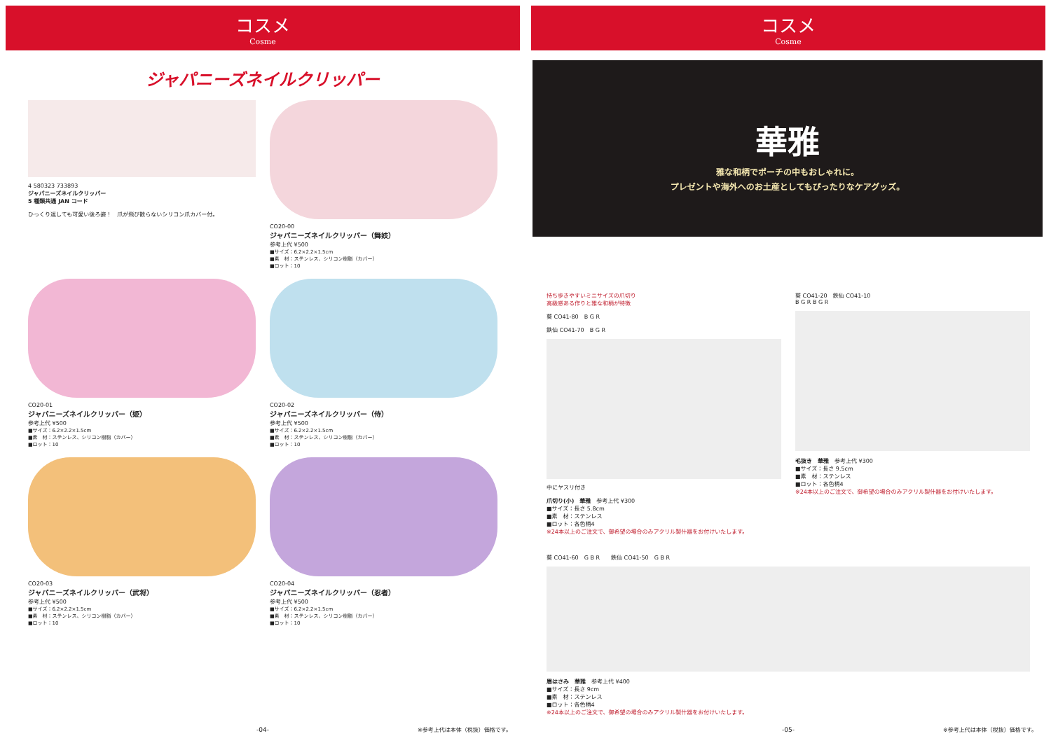コスメ
Cosme
ジャパニーズネイルクリッパー
4 580323 733893
ジャパニーズネイルクリッパー
5 種類共通 JAN コード
ひっくり返しても可愛い後ろ姿！　爪が飛び散らないシリコン爪カバー付。
CO20-00
ジャパニーズネイルクリッパー（舞妓）
参考上代 ¥500
■サイズ：6.2×2.2×1.5cm
■素　材：ステンレス、シリコン樹脂（カバー）
■ロット：10
CO20-01
ジャパニーズネイルクリッパー（姫）
参考上代 ¥500
■サイズ：6.2×2.2×1.5cm
■素　材：ステンレス、シリコン樹脂（カバー）
■ロット：10
CO20-02
ジャパニーズネイルクリッパー（侍）
参考上代 ¥500
■サイズ：6.2×2.2×1.5cm
■素　材：ステンレス、シリコン樹脂（カバー）
■ロット：10
CO20-03
ジャパニーズネイルクリッパー（武将）
参考上代 ¥500
■サイズ：6.2×2.2×1.5cm
■素　材：ステンレス、シリコン樹脂（カバー）
■ロット：10
CO20-04
ジャパニーズネイルクリッパー（忍者）
参考上代 ¥500
■サイズ：6.2×2.2×1.5cm
■素　材：ステンレス、シリコン樹脂（カバー）
■ロット：10
-04- ※参考上代は本体（税抜）価格です。
コスメ
Cosme
華雅
雅な和柄でポーチの中もおしゃれに。
プレゼントや海外へのお土産としてもぴったりなケアグッズ。
持ち歩きやすいミニサイズの爪切り
高級感ある作りと雅な和柄が特徴
葵 CO41-80　B G R
鉄仙 CO41-70　B G R
中にヤスリ付き
爪切り(小)　華雅　参考上代 ¥300
■サイズ：長さ 5.8cm
■素　材：ステンレス
■ロット：各色柄4
※24本以上のご注文で、御希望の場合のみアクリル製什器をお付けいたします。
葵 CO41-20　鉄仙 CO41-10
B G R B G R
毛抜き　華雅　参考上代 ¥300
■サイズ：長さ 9.5cm
■素　材：ステンレス
■ロット：各色柄4
※24本以上のご注文で、御希望の場合のみアクリル製什器をお付けいたします。
葵 CO41-60　G B R　　鉄仙 CO41-50　G B R
眉はさみ　華雅　参考上代 ¥400
■サイズ：長さ 9cm
■素　材：ステンレス
■ロット：各色柄4
※24本以上のご注文で、御希望の場合のみアクリル製什器をお付けいたします。
-05- ※参考上代は本体（税抜）価格です。